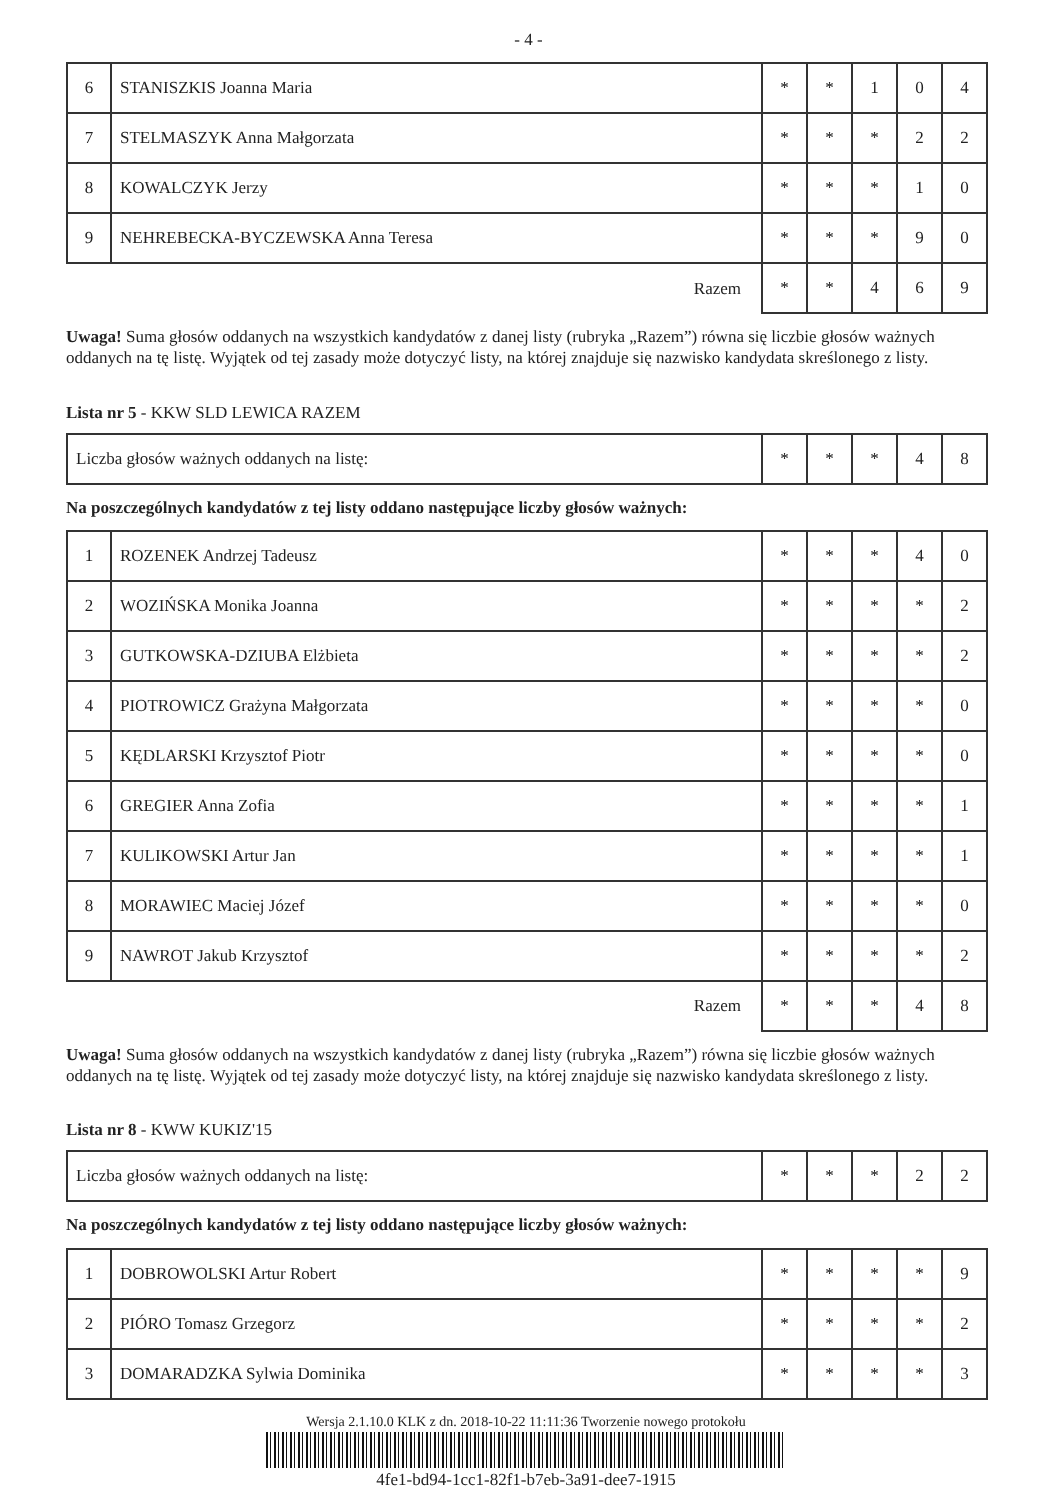- 4 -
| 6 | STANISZKIS Joanna Maria | * | * | 1 | 0 | 4 |
| 7 | STELMASZYK Anna Małgorzata | * | * | * | 2 | 2 |
| 8 | KOWALCZYK Jerzy | * | * | * | 1 | 0 |
| 9 | NEHREBECKA-BYCZEWSKA Anna Teresa | * | * | * | 9 | 0 |
| Razem | | * | * | 4 | 6 | 9 |
Uwaga! Suma głosów oddanych na wszystkich kandydatów z danej listy (rubryka „Razem”) równa się liczbie głosów ważnych oddanych na tę listę. Wyjątek od tej zasady może dotyczyć listy, na której znajduje się nazwisko kandydata skreślonego z listy.
Lista nr 5 - KKW SLD LEWICA RAZEM
| Liczba głosów ważnych oddanych na listę: | * | * | * | 4 | 8 |
Na poszczególnych kandydatów z tej listy oddano następujące liczby głosów ważnych:
| 1 | ROZENEK Andrzej Tadeusz | * | * | * | 4 | 0 |
| 2 | WOZIŃSKA Monika Joanna | * | * | * | * | 2 |
| 3 | GUTKOWSKA-DZIUBA Elżbieta | * | * | * | * | 2 |
| 4 | PIOTROWICZ Grażyna Małgorzata | * | * | * | * | 0 |
| 5 | KĘDLARSKI Krzysztof Piotr | * | * | * | * | 0 |
| 6 | GREGIER Anna Zofia | * | * | * | * | 1 |
| 7 | KULIKOWSKI Artur Jan | * | * | * | * | 1 |
| 8 | MORAWIEC Maciej Józef | * | * | * | * | 0 |
| 9 | NAWROT Jakub Krzysztof | * | * | * | * | 2 |
| Razem | | * | * | * | 4 | 8 |
Uwaga! Suma głosów oddanych na wszystkich kandydatów z danej listy (rubryka „Razem”) równa się liczbie głosów ważnych oddanych na tę listę. Wyjątek od tej zasady może dotyczyć listy, na której znajduje się nazwisko kandydata skreślonego z listy.
Lista nr 8 - KWW KUKIZ'15
| Liczba głosów ważnych oddanych na listę: | * | * | * | 2 | 2 |
Na poszczególnych kandydatów z tej listy oddano następujące liczby głosów ważnych:
| 1 | DOBROWOLSKI Artur Robert | * | * | * | * | 9 |
| 2 | PIÓRO Tomasz Grzegorz | * | * | * | * | 2 |
| 3 | DOMARADZKA Sylwia Dominika | * | * | * | * | 3 |
Wersja 2.1.10.0 KLK z dn. 2018-10-22 11:11:36 Tworzenie nowego protokołu
4fe1-bd94-1cc1-82f1-b7eb-3a91-dee7-1915